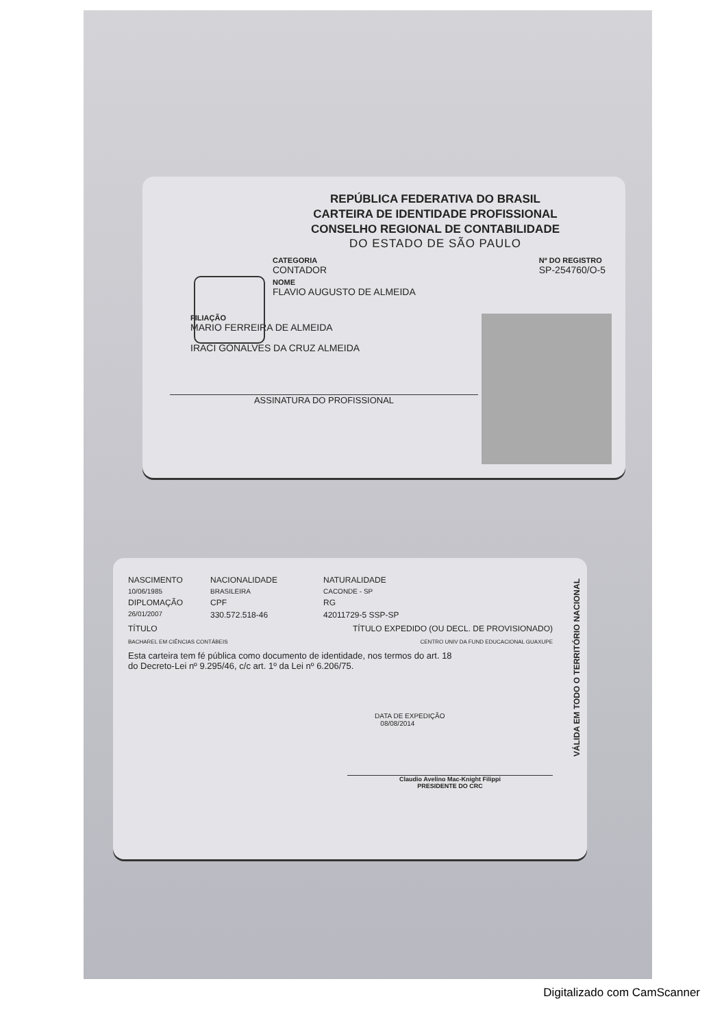REPÚBLICA FEDERATIVA DO BRASIL
CARTEIRA DE IDENTIDADE PROFISSIONAL
CONSELHO REGIONAL DE CONTABILIDADE
DO ESTADO DE SÃO PAULO
CATEGORIA
CONTADOR
NOME
FLAVIO AUGUSTO DE ALMEIDA
Nº DO REGISTRO
SP-254760/O-5
FILIAÇÃO
MARIO FERREIRA DE ALMEIDA
IRACI GONALVES DA CRUZ ALMEIDA
ASSINATURA DO PROFISSIONAL
NASCIMENTO
NACIONALIDADE
NATURALIDADE
10/06/1985
BRASILEIRA
CACONDE - SP
DIPLOMAÇÃO
CPF
RG
26/01/2007
330.572.518-46
42011729-5 SSP-SP
TÍTULO TÍTULO EXPEDIDO (OU DECL. DE PROVISIONADO)
BACHAREL EM CIÊNCIAS CONTÁBEIS CENTRO UNIV DA FUND EDUCACIONAL GUAXUPE
Esta carteira tem fé pública como documento de identidade, nos termos do art. 18 do Decreto-Lei nº 9.295/46, c/c art. 1º da Lei nº 6.206/75.
DATA DE EXPEDIÇÃO
08/08/2014
Claudio Avelino Mac-Knight Filippi
PRESIDENTE DO CRC
VÁLIDA EM TODO O TERRITÓRIO NACIONAL
Digitalizado com CamScanner